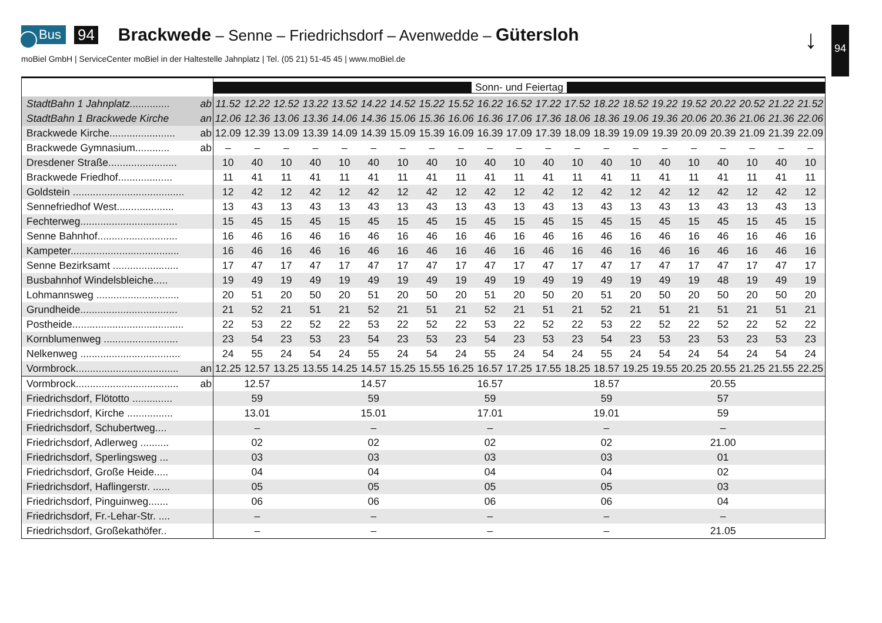Bus 94 Brackwede – Senne – Friedrichsdorf – Avenwedde – Gütersloh
moBiel GmbH | ServiceCenter moBiel in der Haltestelle Jahnplatz | Tel. (05 21) 51-45 45 | www.moBiel.de
↓ 94
| | Sonn- und Feiertag | | | | | | | | | | | | | | | | | | | | |
| --- | --- | --- | --- | --- | --- | --- | --- | --- | --- | --- | --- | --- | --- | --- | --- | --- | --- | --- | --- | --- | --- |
| StadtBahn 1 Jahnplatz.............. ab | 11.52 | 12.22 | 12.52 | 13.22 | 13.52 | 14.22 | 14.52 | 15.22 | 15.52 | 16.22 | 16.52 | 17.22 | 17.52 | 18.22 | 18.52 | 19.22 | 19.52 | 20.22 | 20.52 | 21.22 | 21.52 |
| StadtBahn 1 Brackwede Kirche an | 12.06 | 12.36 | 13.06 | 13.36 | 14.06 | 14.36 | 15.06 | 15.36 | 16.06 | 16.36 | 17.06 | 17.36 | 18.06 | 18.36 | 19.06 | 19.36 | 20.06 | 20.36 | 21.06 | 21.36 | 22.06 |
| Brackwede Kirche....................... ab | 12.09 | 12.39 | 13.09 | 13.39 | 14.09 | 14.39 | 15.09 | 15.39 | 16.09 | 16.39 | 17.09 | 17.39 | 18.09 | 18.39 | 19.09 | 19.39 | 20.09 | 20.39 | 21.09 | 21.39 | 22.09 |
| Brackwede Gymnasium............ ab | – | – | – | – | – | – | – | – | – | – | – | – | – | – | – | – | – | – | – | – | – |
| Dresdener Straße........................ | 10 | 40 | 10 | 40 | 10 | 40 | 10 | 40 | 10 | 40 | 10 | 40 | 10 | 40 | 10 | 40 | 10 | 40 | 10 | 40 | 10 |
| Brackwede Friedhof................... | 11 | 41 | 11 | 41 | 11 | 41 | 11 | 41 | 11 | 41 | 11 | 41 | 11 | 41 | 11 | 41 | 11 | 41 | 11 | 41 | 11 |
| Goldstein ....................................... | 12 | 42 | 12 | 42 | 12 | 42 | 12 | 42 | 12 | 42 | 12 | 42 | 12 | 42 | 12 | 42 | 12 | 42 | 12 | 42 | 12 |
| Sennefriedhof West.................... | 13 | 43 | 13 | 43 | 13 | 43 | 13 | 43 | 13 | 43 | 13 | 43 | 13 | 43 | 13 | 43 | 13 | 43 | 13 | 43 | 13 |
| Fechterweg.................................. | 15 | 45 | 15 | 45 | 15 | 45 | 15 | 45 | 15 | 45 | 15 | 45 | 15 | 45 | 15 | 45 | 15 | 45 | 15 | 45 | 15 |
| Senne Bahnhof............................ | 16 | 46 | 16 | 46 | 16 | 46 | 16 | 46 | 16 | 46 | 16 | 46 | 16 | 46 | 16 | 46 | 16 | 46 | 16 | 46 | 16 |
| Kampeter...................................... | 16 | 46 | 16 | 46 | 16 | 46 | 16 | 46 | 16 | 46 | 16 | 46 | 16 | 46 | 16 | 46 | 16 | 46 | 16 | 46 | 16 |
| Senne Bezirksamt ....................... | 17 | 47 | 17 | 47 | 17 | 47 | 17 | 47 | 17 | 47 | 17 | 47 | 17 | 47 | 17 | 47 | 17 | 47 | 17 | 47 | 17 |
| Busbahnhof Windelsbleiche..... | 19 | 49 | 19 | 49 | 19 | 49 | 19 | 49 | 19 | 49 | 19 | 49 | 19 | 49 | 19 | 49 | 19 | 48 | 19 | 49 | 19 |
| Lohmannsweg ............................. | 20 | 51 | 20 | 50 | 20 | 51 | 20 | 50 | 20 | 51 | 20 | 50 | 20 | 51 | 20 | 50 | 20 | 50 | 20 | 50 | 20 |
| Grundheide.................................. | 21 | 52 | 21 | 51 | 21 | 52 | 21 | 51 | 21 | 52 | 21 | 51 | 21 | 52 | 21 | 51 | 21 | 51 | 21 | 51 | 21 |
| Postheide....................................... | 22 | 53 | 22 | 52 | 22 | 53 | 22 | 52 | 22 | 53 | 22 | 52 | 22 | 53 | 22 | 52 | 22 | 52 | 22 | 52 | 22 |
| Kornblumenweg .......................... | 23 | 54 | 23 | 53 | 23 | 54 | 23 | 53 | 23 | 54 | 23 | 53 | 23 | 54 | 23 | 53 | 23 | 53 | 23 | 53 | 23 |
| Nelkenweg ................................... | 24 | 55 | 24 | 54 | 24 | 55 | 24 | 54 | 24 | 55 | 24 | 54 | 24 | 55 | 24 | 54 | 24 | 54 | 24 | 54 | 24 |
| Vormbrock.................................... an | 12.25 | 12.57 | 13.25 | 13.55 | 14.25 | 14.57 | 15.25 | 15.55 | 16.25 | 16.57 | 17.25 | 17.55 | 18.25 | 18.57 | 19.25 | 19.55 | 20.25 | 20.55 | 21.25 | 21.55 | 22.25 |
| Vormbrock.................................... ab | | 12.57 | | | | 14.57 | | | | 16.57 | | | | 18.57 | | | | 20.55 | | | |
| Friedrichsdorf, Flötotto .............. | | 59 | | | | 59 | | | | 59 | | | | 59 | | | | 57 | | | |
| Friedrichsdorf, Kirche ................ | | 13.01 | | | | 15.01 | | | | 17.01 | | | | 19.01 | | | | 59 | | | |
| Friedrichsdorf, Schubertweg.... | | – | | | | – | | | | – | | | | – | | | | – | | | |
| Friedrichsdorf, Adlerweg .......... | | 02 | | | | 02 | | | | 02 | | | | 02 | | | | 21.00 | | | |
| Friedrichsdorf, Sperlingsweg ... | | 03 | | | | 03 | | | | 03 | | | | 03 | | | | 01 | | | |
| Friedrichsdorf, Große Heide..... | | 04 | | | | 04 | | | | 04 | | | | 04 | | | | 02 | | | |
| Friedrichsdorf, Haflingerstr. ...... | | 05 | | | | 05 | | | | 05 | | | | 05 | | | | 03 | | | |
| Friedrichsdorf, Pinguinweg....... | | 06 | | | | 06 | | | | 06 | | | | 06 | | | | 04 | | | |
| Friedrichsdorf, Fr.-Lehar-Str. .... | | – | | | | – | | | | – | | | | – | | | | – | | | |
| Friedrichsdorf, Großekathöfer.. | | – | | | | – | | | | – | | | | – | | | | 21.05 | | | |